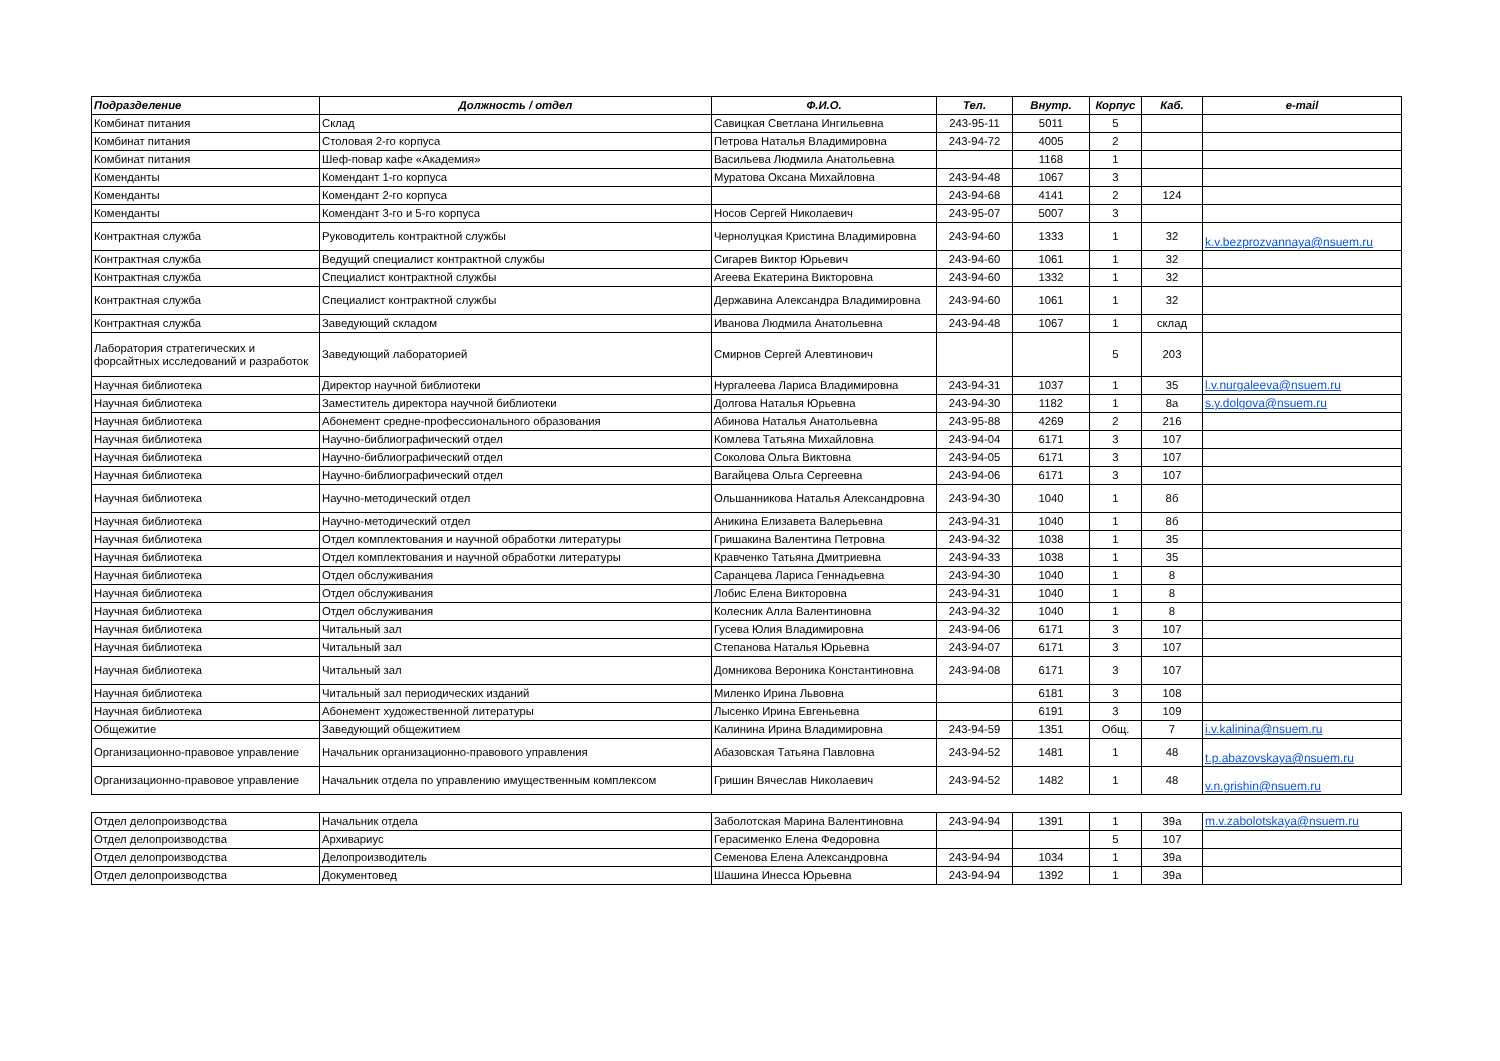| Подразделение | Должность / отдел | Ф.И.О. | Тел. | Внутр. | Корпус | Каб. | e-mail |
| --- | --- | --- | --- | --- | --- | --- | --- |
| Комбинат питания | Склад | Савицкая Светлана Ингильевна | 243-95-11 | 5011 | 5 | | |
| Комбинат питания | Столовая 2-го корпуса | Петрова Наталья Владимировна | 243-94-72 | 4005 | 2 | | |
| Комбинат питания | Шеф-повар кафе «Академия» | Васильева Людмила Анатольевна | | 1168 | 1 | | |
| Коменданты | Комендант 1-го корпуса | Муратова Оксана Михайловна | 243-94-48 | 1067 | 3 | | |
| Коменданты | Комендант 2-го корпуса | | 243-94-68 | 4141 | 2 | 124 | |
| Коменданты | Комендант 3-го и 5-го корпуса | Носов Сергей Николаевич | 243-95-07 | 5007 | 3 | | |
| Контрактная служба | Руководитель контрактной службы | Чернолуцкая Кристина Владимировна | 243-94-60 | 1333 | 1 | 32 | k.v.bezprozvannaya@nsuem.ru |
| Контрактная служба | Ведущий специалист контрактной службы | Сигарев Виктор Юрьевич | 243-94-60 | 1061 | 1 | 32 | |
| Контрактная служба | Специалист контрактной службы | Агеева Екатерина Викторовна | 243-94-60 | 1332 | 1 | 32 | |
| Контрактная служба | Специалист контрактной службы | Державина Александра Владимировна | 243-94-60 | 1061 | 1 | 32 | |
| Контрактная служба | Заведующий складом | Иванова Людмила Анатольевна | 243-94-48 | 1067 | 1 | склад | |
| Лаборатория стратегических и форсайтных исследований и разработок | Заведующий лабораторией | Смирнов Сергей Алевтинович | | | 5 | 203 | |
| Научная библиотека | Директор научной библиотеки | Нургалеева Лариса Владимировна | 243-94-31 | 1037 | 1 | 35 | l.v.nurgaleeva@nsuem.ru |
| Научная библиотека | Заместитель директора научной библиотеки | Долгова Наталья Юрьевна | 243-94-30 | 1182 | 1 | 8а | s.y.dolgova@nsuem.ru |
| Научная библиотека | Абонемент средне-профессионального образования | Абинова Наталья Анатольевна | 243-95-88 | 4269 | 2 | 216 | |
| Научная библиотека | Научно-библиографический отдел | Комлева Татьяна Михайловна | 243-94-04 | 6171 | 3 | 107 | |
| Научная библиотека | Научно-библиографический отдел | Соколова Ольга Виктовна | 243-94-05 | 6171 | 3 | 107 | |
| Научная библиотека | Научно-библиографический отдел | Вагайцева Ольга Сергеевна | 243-94-06 | 6171 | 3 | 107 | |
| Научная библиотека | Научно-методический отдел | Ольшанникова Наталья Александровна | 243-94-30 | 1040 | 1 | 8б | |
| Научная библиотека | Научно-методический отдел | Аникина Елизавета Валерьевна | 243-94-31 | 1040 | 1 | 8б | |
| Научная библиотека | Отдел комплектования и научной обработки литературы | Гришакина Валентина Петровна | 243-94-32 | 1038 | 1 | 35 | |
| Научная библиотека | Отдел комплектования и научной обработки литературы | Кравченко Татьяна Дмитриевна | 243-94-33 | 1038 | 1 | 35 | |
| Научная библиотека | Отдел обслуживания | Саранцева Лариса Геннадьевна | 243-94-30 | 1040 | 1 | 8 | |
| Научная библиотека | Отдел обслуживания | Лобис Елена Викторовна | 243-94-31 | 1040 | 1 | 8 | |
| Научная библиотека | Отдел обслуживания | Колесник Алла Валентиновна | 243-94-32 | 1040 | 1 | 8 | |
| Научная библиотека | Читальный зал | Гусева Юлия Владимировна | 243-94-06 | 6171 | 3 | 107 | |
| Научная библиотека | Читальный зал | Степанова Наталья Юрьевна | 243-94-07 | 6171 | 3 | 107 | |
| Научная библиотека | Читальный зал | Домникова Вероника Константиновна | 243-94-08 | 6171 | 3 | 107 | |
| Научная библиотека | Читальный зал периодических изданий | Миленко Ирина Львовна | | 6181 | 3 | 108 | |
| Научная библиотека | Абонемент художественной литературы | Лысенко Ирина Евгеньевна | | 6191 | 3 | 109 | |
| Общежитие | Заведующий общежитием | Калинина Ирина Владимировна | 243-94-59 | 1351 | Общ. | 7 | i.v.kalinina@nsuem.ru |
| Организационно-правовое управление | Начальник организационно-правового управления | Абазовская Татьяна Павловна | 243-94-52 | 1481 | 1 | 48 | t.p.abazovskaya@nsuem.ru |
| Организационно-правовое управление | Начальник отдела по управлению имущественным комплексом | Гришин Вячеслав Николаевич | 243-94-52 | 1482 | 1 | 48 | v.n.grishin@nsuem.ru |
| Отдел делопроизводства | Начальник отдела | Заболотская Марина Валентиновна | 243-94-94 | 1391 | 1 | 39а | m.v.zabolotskaya@nsuem.ru |
| Отдел делопроизводства | Архивариус | Герасименко Елена Федоровна | | | 5 | 107 | |
| Отдел делопроизводства | Делопроизводитель | Семенова Елена Александровна | 243-94-94 | 1034 | 1 | 39а | |
| Отдел делопроизводства | Документовед | Шашина Инесса Юрьевна | 243-94-94 | 1392 | 1 | 39а | |